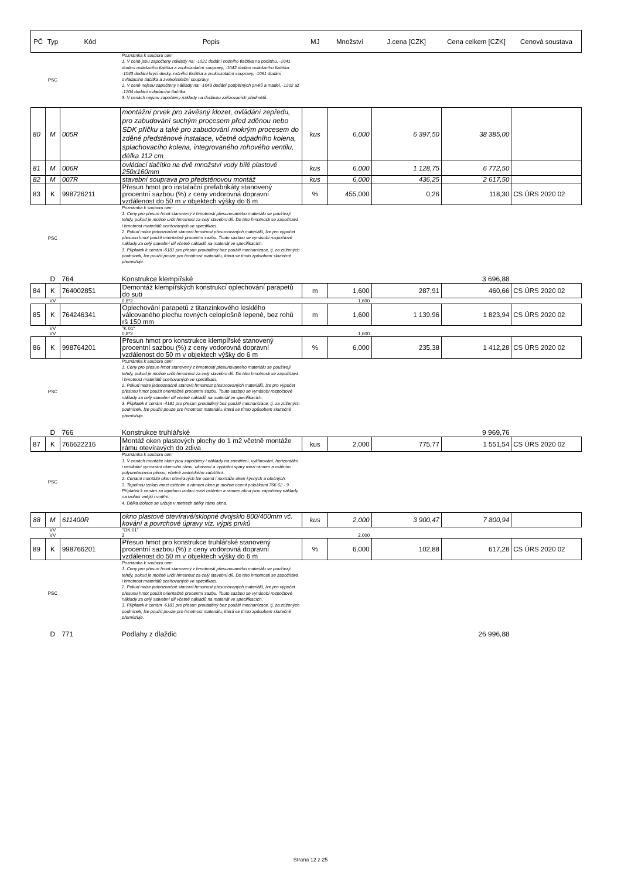| PČ | Typ | Kód | Popis | MJ | Množství | J.cena [CZK] | Cena celkem [CZK] | Cenová soustava |
| --- | --- | --- | --- | --- | --- | --- | --- | --- |
| | PSC | | Poznámka k souboru cen: 1. V ceně jsou započteny náklady na: -1021 dodání nožního tlačítka na podlahu, -1041 dodání ovládacího tlačítka a zvukoizolační soupravy, -1042 dodání ovládacího tlačítka, -1043 dodání krycí desky, ručního tlačítka a zvukoizolační soupravy, -1061 dodání ovládacího tlačítka a zvukoizolační soupravy. 2. V ceně nejsou započteny náklady na: -1043 dodání podpěrných prvků a madel, -1202 až -1204 dodání ovládacího tlačítka. 3. V cenách nejsou započteny náklady na dodávku zařizovacích předmětů. | | | | | |
| 80 | M | 005R | montážní prvek pro závěsný klozet, ovládání zepředu, pro zabudování suchým procesem před zděnou nebo SDK příčku a také pro zabudování mokrým procesem do zděné předstěnové instalace, včetně odpadního kolena, splachovacího kolena, integrovaného rohového ventilu, délka 112 cm | kus | 6,000 | 6 397,50 | 38 385,00 | |
| 81 | M | 006R | ovládací tlačítko na dvě množství vody bílé plastové 250x160mm | kus | 6,000 | 1 128,75 | 6 772,50 | |
| 82 | M | 007R | stavební souprava pro předstěnovou montáž | kus | 6,000 | 436,25 | 2 617,50 | |
| 83 | K | 998726211 | Přesun hmot pro instalační prefabrikáty stanovený procentní sazbou (%) z ceny vodorovná dopravní vzdálenost do 50 m v objektech výšky do 6 m | % | 455,000 | 0,26 | 118,30 | CS ÚRS 2020 02 |
| | PSC | | Poznámka k souboru cen: 1. Ceny pro přesun hmot stanovený z hmotnosti přesunovaného materiálu se používají tehdy, pokud je možné určit hmotnost za celý stavební díl. Do této hmotnosti se započítává i hmotnost materiálů oceňovaných ve specifikaci. 2. Pokud nelze jednoznačně stanovit hmotnost přesunovaných materiálů, lze pro výpočet přesunu hmot použít orientačně procentní sazbu. Touto sazbou se vynásobí rozpočtové náklady za celý stavební díl včetně nákladů na materiál ve specifikacích. 3. Příplatek k cenám -6181 pro přesun prováděný bez použití mechanizace, tj. za ztížených podmínek, lze použít pouze pro hmotnost materiálu, která se tímto způsobem skutečně přemísťuje. | | | | | |
| | D | 764 | Konstrukce klempířské | | | | 3 696,88 | |
| 84 | K | 764002851 | Demontáž klempířských konstrukcí oplechování parapetů do suti | m | 1,600 | 287,91 | 460,66 | CS ÚRS 2020 02 |
| | VV | | 0,8*2 | | 1,600 | | | |
| 85 | K | 764246341 | Oplechování parapetů z titanzinkového lesklého válcovaného plechu rovných celoplošně lepené, bez rohů rš 150 mm | m | 1,600 | 1 139,96 | 1 823,94 | CS ÚRS 2020 02 |
| | VV | | "K 01" | | | | | |
| | VV | | 0,8*2 | | 1,600 | | | |
| 86 | K | 998764201 | Přesun hmot pro konstrukce klempířské stanovený procentní sazbou (%) z ceny vodorovná dopravní vzdálenost do 50 m v objektech výšky do 6 m | % | 6,000 | 235,38 | 1 412,28 | CS ÚRS 2020 02 |
| | PSC | | Poznámka k souboru cen: 1. Ceny pro přesun hmot stanovený z hmotnosti přesunovaného materiálu se používají tehdy, pokud je možné určit hmotnost za celý stavební díl. Do této hmotnosti se započítává i hmotnost materiálů oceňovaných ve specifikaci. 2. Pokud nelze jednoznačně stanovit hmotnost přesunovaných materiálů, lze pro výpočet přesunu hmot použít orientačně procentní sazbu. Touto sazbou se vynásobí rozpočtové náklady za celý stavební díl včetně nákladů na materiál ve specifikacích. 3. Příplatek k cenám -4181 pro přesun prováděný bez použití mechanizace, tj. za ztížených podmínek, lze použít pouze pro hmotnost materiálu, která se tímto způsobem skutečně přemísťuje. | | | | | |
| | D | 766 | Konstrukce truhlářské | | | | 9 969,76 | |
| 87 | K | 766622216 | Montáž oken plastových plochy do 1 m2 včetně montáže rámu otevíravých do zdiva | kus | 2,000 | 775,77 | 1 551,54 | CS ÚRS 2020 02 |
| | PSC | | Poznámka k souboru cen: 1. V cenách montáže oken jsou započteny i náklady na zaměření, vyklínování, horizontální i vertikální vyrovnání okenního rámu, ukotvení a vyplnění spáry mezi rámem a ostěním polyuretanovou pěnou, včetně zednického začištění. 2. Cenami montáže oken otevíravých lze ocenit i montáže oken kyvných a otočných. 3. Tepelnou izolaci mezi ostěním a rámem okna je možné ocenit položkami 766 62 - 9 . . Příplatek k cenám za tepelnou izolaci mezi ostěním a rámem okna jsou započteny náklady na izolaci vnější i vnitřní. 4. Délka izolace se určuje v metrech délky rámu okna. | | | | | |
| 88 | M | 611400R | okno plastové otevíravé/sklopné dvojsklo 800/400mm vč. kování a povrchové úpravy viz. výpis prvků | kus | 2,000 | 3 900,47 | 7 800,94 | |
| | VV | | "OK 01" | | | | | |
| | VV | | 2 | | 2,000 | | | |
| 89 | K | 998766201 | Přesun hmot pro konstrukce truhlářské stanovený procentní sazbou (%) z ceny vodorovná dopravní vzdálenost do 50 m v objektech výšky do 6 m | % | 6,000 | 102,88 | 617,28 | CS ÚRS 2020 02 |
| | PSC | | Poznámka k souboru cen: 1. Ceny pro přesun hmot stanovený z hmotnosti přesunovaného materiálu se používají tehdy, pokud je možné určit hmotnost za celý stavební díl. Do této hmotnosti se započítává i hmotnost materiálů oceňovaných ve specifikaci. 2. Pokud nelze jednoznačně stanovit hmotnost přesunovaných materiálů, lze pro výpočet přesunu hmot použít orientačně procentní sazbu. Touto sazbou se vynásobí rozpočtové náklady za celý stavební díl včetně nákladů na materiál ve specifikacích. 3. Příplatek k cenám -6181 pro přesun prováděný bez použití mechanizace, tj. za ztížených podmínek, lze použít pouze pro hmotnost materiálu, která se tímto způsobem skutečně přemísťuje. | | | | | |
| | D | 771 | Podlahy z dlaždic | | | | 26 996,88 | |
Strana 12 z 25